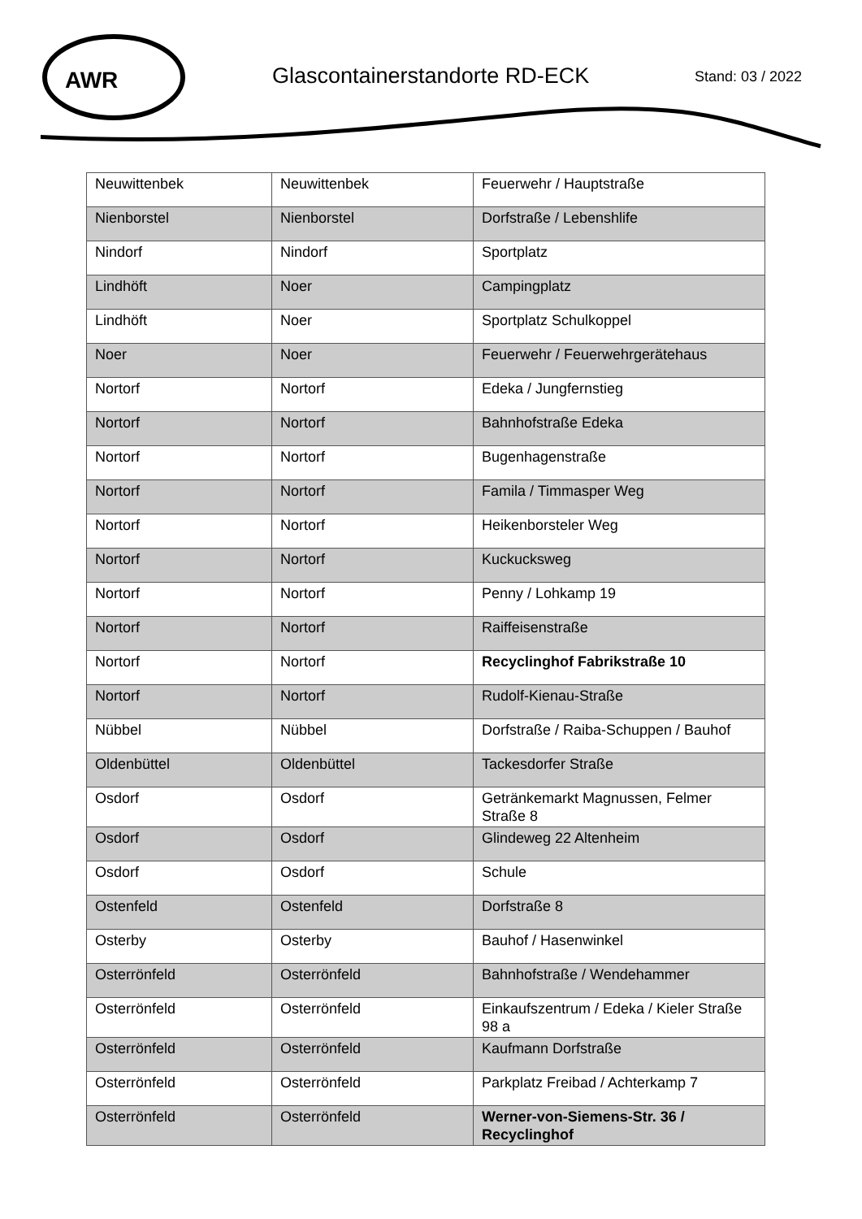AWR
Glascontainerstandorte RD-ECK Stand: 03 / 2022
| Neuwittenbek | Neuwittenbek | Feuerwehr / Hauptstraße |
| Nienborstel | Nienborstel | Dorfstraße / Lebenshlife |
| Nindorf | Nindorf | Sportplatz |
| Lindhöft | Noer | Campingplatz |
| Lindhöft | Noer | Sportplatz Schulkoppel |
| Noer | Noer | Feuerwehr / Feuerwehrgerätehaus |
| Nortorf | Nortorf | Edeka / Jungfernstieg |
| Nortorf | Nortorf | Bahnhofstraße Edeka |
| Nortorf | Nortorf | Bugenhagenstraße |
| Nortorf | Nortorf | Famila / Timmasper Weg |
| Nortorf | Nortorf | Heikenborsteler Weg |
| Nortorf | Nortorf | Kuckucksweg |
| Nortorf | Nortorf | Penny / Lohkamp 19 |
| Nortorf | Nortorf | Raiffeisenstraße |
| Nortorf | Nortorf | Recyclinghof Fabrikstraße 10 |
| Nortorf | Nortorf | Rudolf-Kienau-Straße |
| Nübbel | Nübbel | Dorfstraße / Raiba-Schuppen / Bauhof |
| Oldenbüttel | Oldenbüttel | Tackesdorfer Straße |
| Osdorf | Osdorf | Getränkemarkt Magnussen, Felmer Straße 8 |
| Osdorf | Osdorf | Glindeweg 22 Altenheim |
| Osdorf | Osdorf | Schule |
| Ostenfeld | Ostenfeld | Dorfstraße 8 |
| Osterby | Osterby | Bauhof / Hasenwinkel |
| Osterrönfeld | Osterrönfeld | Bahnhofstraße / Wendehammer |
| Osterrönfeld | Osterrönfeld | Einkaufszentrum / Edeka / Kieler Straße 98 a |
| Osterrönfeld | Osterrönfeld | Kaufmann Dorfstraße |
| Osterrönfeld | Osterrönfeld | Parkplatz Freibad / Achterkamp 7 |
| Osterrönfeld | Osterrönfeld | Werner-von-Siemens-Str. 36 / Recyclinghof |